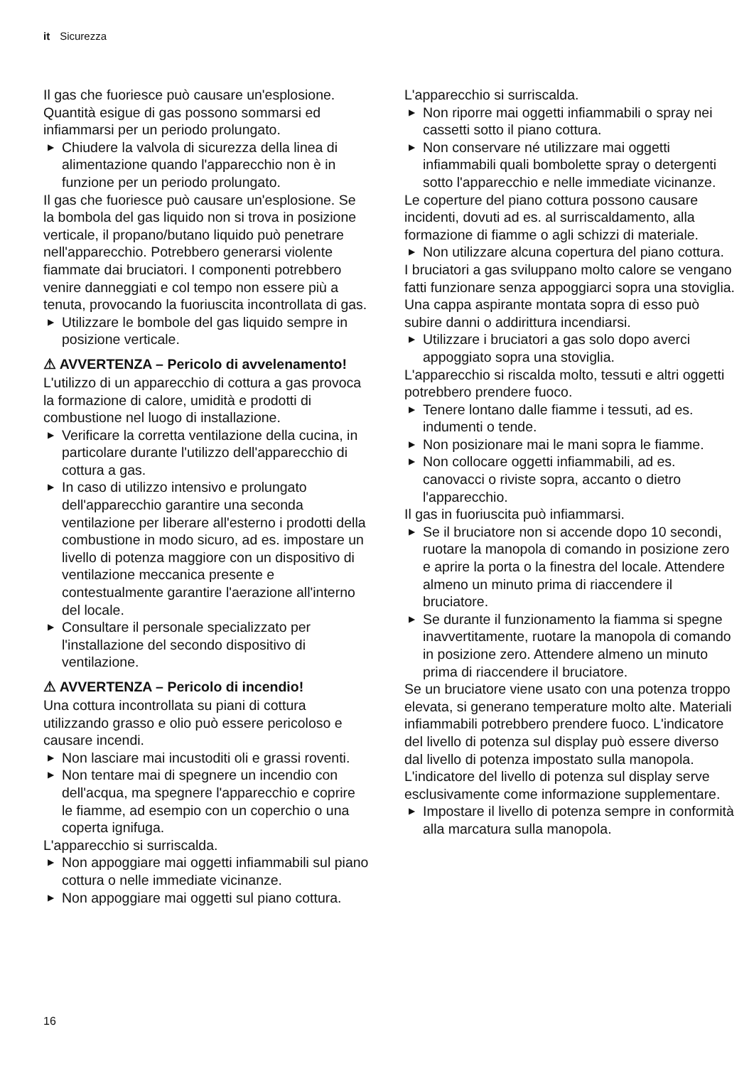it Sicurezza
Il gas che fuoriesce può causare un'esplosione. Quantità esigue di gas possono sommarsi ed infiammarsi per un periodo prolungato.
▶ Chiudere la valvola di sicurezza della linea di alimentazione quando l'apparecchio non è in funzione per un periodo prolungato.
Il gas che fuoriesce può causare un'esplosione. Se la bombola del gas liquido non si trova in posizione verticale, il propano/butano liquido può penetrare nell'apparecchio. Potrebbero generarsi violente fiammate dai bruciatori. I componenti potrebbero venire danneggiati e col tempo non essere più a tenuta, provocando la fuoriuscita incontrollata di gas.
▶ Utilizzare le bombole del gas liquido sempre in posizione verticale.
⚠ AVVERTENZA – Pericolo di avvelenamento!
L'utilizzo di un apparecchio di cottura a gas provoca la formazione di calore, umidità e prodotti di combustione nel luogo di installazione.
▶ Verificare la corretta ventilazione della cucina, in particolare durante l'utilizzo dell'apparecchio di cottura a gas.
▶ In caso di utilizzo intensivo e prolungato dell'apparecchio garantire una seconda ventilazione per liberare all'esterno i prodotti della combustione in modo sicuro, ad es. impostare un livello di potenza maggiore con un dispositivo di ventilazione meccanica presente e contestualmente garantire l'aerazione all'interno del locale.
▶ Consultare il personale specializzato per l'installazione del secondo dispositivo di ventilazione.
⚠ AVVERTENZA – Pericolo di incendio!
Una cottura incontrollata su piani di cottura utilizzando grasso e olio può essere pericoloso e causare incendi.
▶ Non lasciare mai incustoditi oli e grassi roventi.
▶ Non tentare mai di spegnere un incendio con dell'acqua, ma spegnere l'apparecchio e coprire le fiamme, ad esempio con un coperchio o una coperta ignifuga.
L'apparecchio si surriscalda.
▶ Non appoggiare mai oggetti infiammabili sul piano cottura o nelle immediate vicinanze.
▶ Non appoggiare mai oggetti sul piano cottura.
L'apparecchio si surriscalda.
▶ Non riporre mai oggetti infiammabili o spray nei cassetti sotto il piano cottura.
▶ Non conservare né utilizzare mai oggetti infiammabili quali bombolette spray o detergenti sotto l'apparecchio e nelle immediate vicinanze.
Le coperture del piano cottura possono causare incidenti, dovuti ad es. al surriscaldamento, alla formazione di fiamme o agli schizzi di materiale.
▶ Non utilizzare alcuna copertura del piano cottura.
I bruciatori a gas sviluppano molto calore se vengano fatti funzionare senza appoggiarci sopra una stoviglia. Una cappa aspirante montata sopra di esso può subire danni o addirittura incendiarsi.
▶ Utilizzare i bruciatori a gas solo dopo averci appoggiato sopra una stoviglia.
L'apparecchio si riscalda molto, tessuti e altri oggetti potrebbero prendere fuoco.
▶ Tenere lontano dalle fiamme i tessuti, ad es. indumenti o tende.
▶ Non posizionare mai le mani sopra le fiamme.
▶ Non collocare oggetti infiammabili, ad es. canovacci o riviste sopra, accanto o dietro l'apparecchio.
Il gas in fuoriuscita può infiammarsi.
▶ Se il bruciatore non si accende dopo 10 secondi, ruotare la manopola di comando in posizione zero e aprire la porta o la finestra del locale. Attendere almeno un minuto prima di riaccendere il bruciatore.
▶ Se durante il funzionamento la fiamma si spegne inavvertitamente, ruotare la manopola di comando in posizione zero. Attendere almeno un minuto prima di riaccendere il bruciatore.
Se un bruciatore viene usato con una potenza troppo elevata, si generano temperature molto alte. Materiali infiammabili potrebbero prendere fuoco. L'indicatore del livello di potenza sul display può essere diverso dal livello di potenza impostato sulla manopola. L'indicatore del livello di potenza sul display serve esclusivamente come informazione supplementare.
▶ Impostare il livello di potenza sempre in conformità alla marcatura sulla manopola.
16